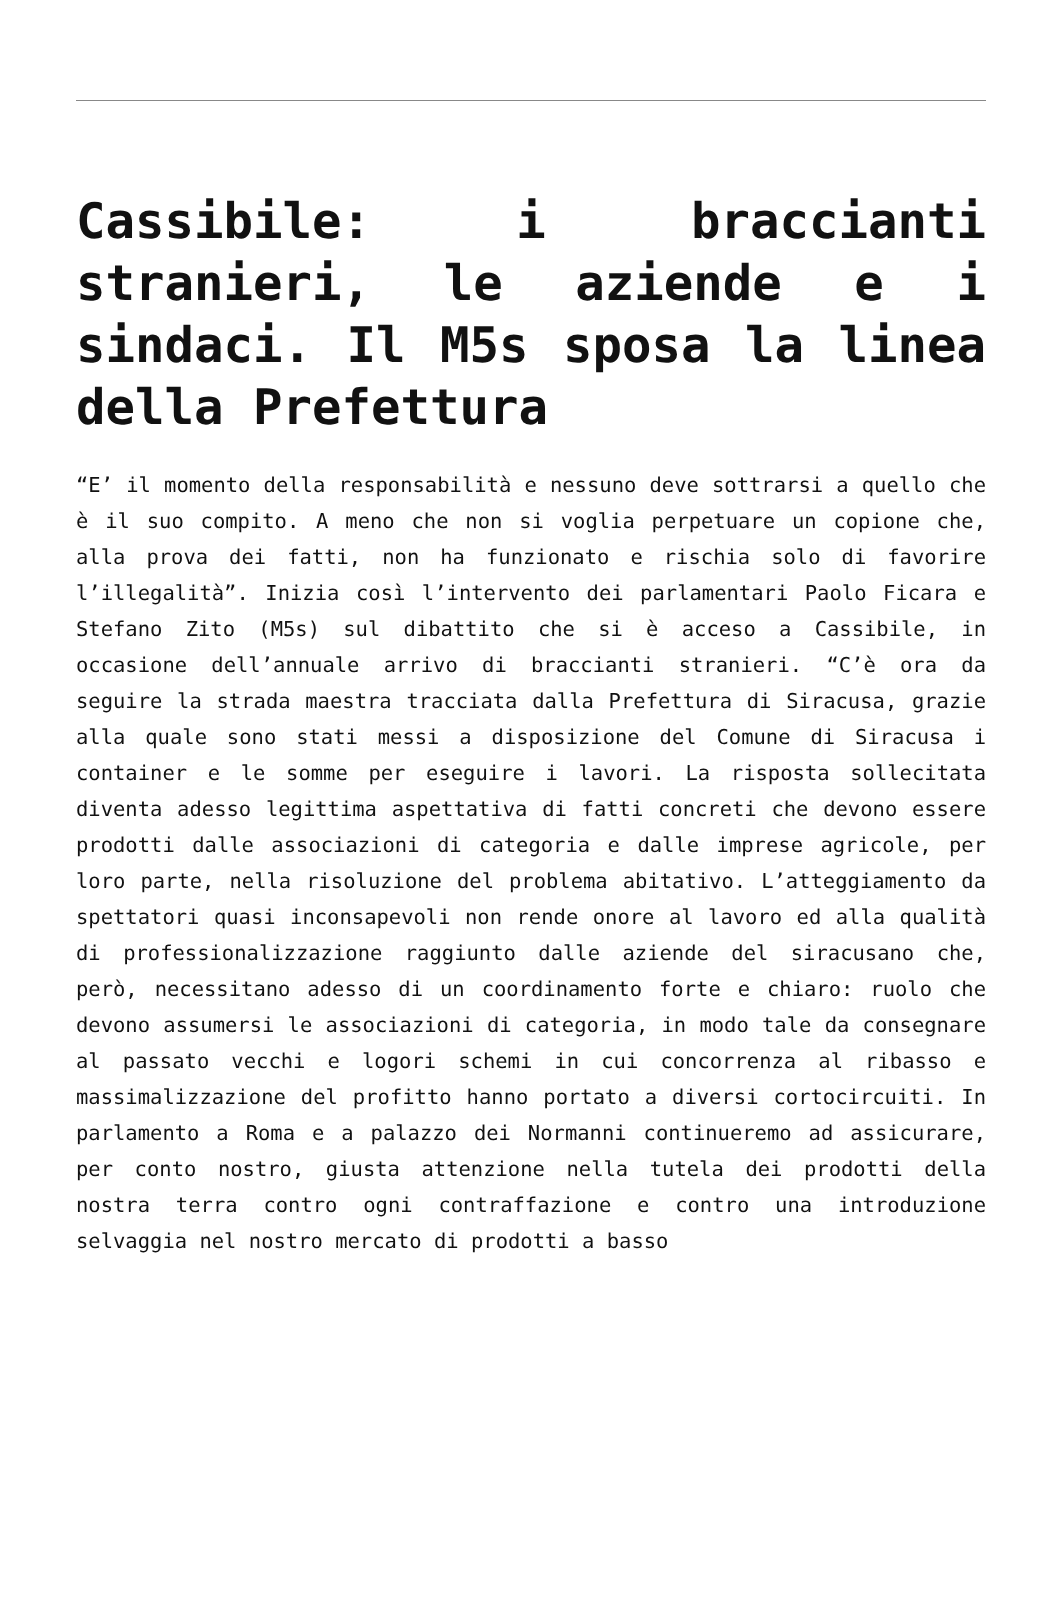Cassibile: i braccianti stranieri, le aziende e i sindaci. Il M5s sposa la linea della Prefettura
“E’ il momento della responsabilità e nessuno deve sottrarsi a quello che è il suo compito. A meno che non si voglia perpetuare un copione che, alla prova dei fatti, non ha funzionato e rischia solo di favorire l’illegalità”. Inizia così l’intervento dei parlamentari Paolo Ficara e Stefano Zito (M5s) sul dibattito che si è acceso a Cassibile, in occasione dell’annuale arrivo di braccianti stranieri. “C’è ora da seguire la strada maestra tracciata dalla Prefettura di Siracusa, grazie alla quale sono stati messi a disposizione del Comune di Siracusa i container e le somme per eseguire i lavori. La risposta sollecitata diventa adesso legittima aspettativa di fatti concreti che devono essere prodotti dalle associazioni di categoria e dalle imprese agricole, per loro parte, nella risoluzione del problema abitativo. L’atteggiamento da spettatori quasi inconsapevoli non rende onore al lavoro ed alla qualità di professionalizzazione raggiunto dalle aziende del siracusano che, però, necessitano adesso di un coordinamento forte e chiaro: ruolo che devono assumersi le associazioni di categoria, in modo tale da consegnare al passato vecchi e logori schemi in cui concorrenza al ribasso e massimalizzazione del profitto hanno portato a diversi cortocircuiti. In parlamento a Roma e a palazzo dei Normanni continueremo ad assicurare, per conto nostro, giusta attenzione nella tutela dei prodotti della nostra terra contro ogni contraffazione e contro una introduzione selvaggia nel nostro mercato di prodotti a basso